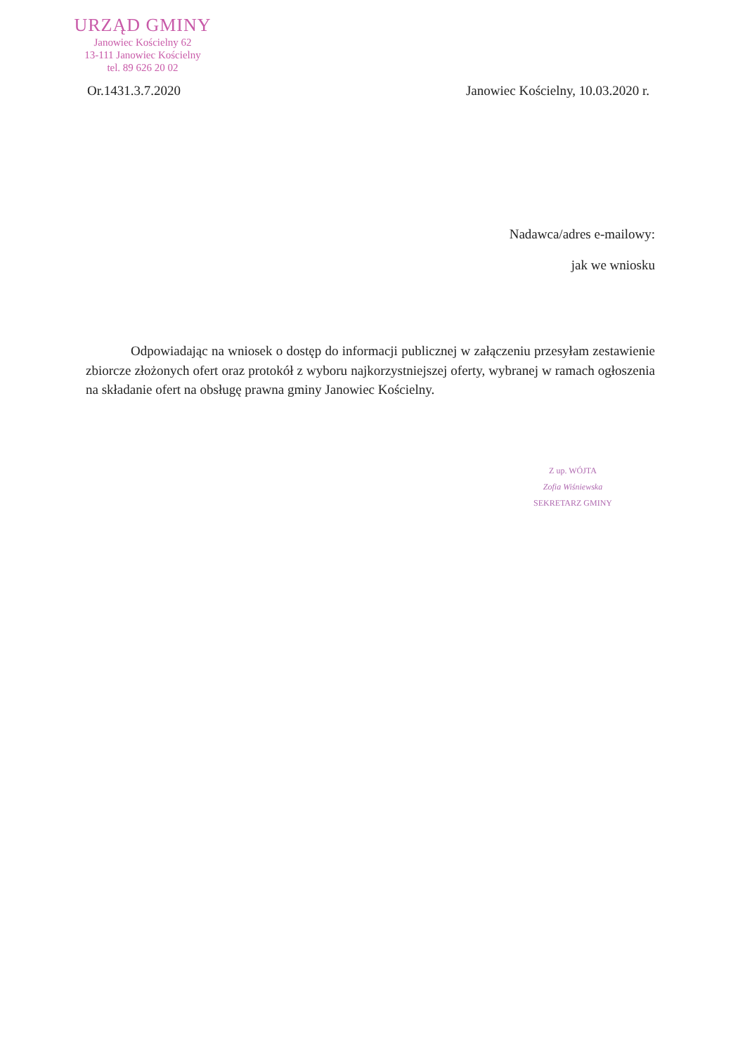URZĄD GMINY
Janowiec Kościelny 62
13-111 Janowiec Kościelny
tel. 89 626 20 02
Or.1431.3.7.2020 Janowiec Kościelny, 10.03.2020 r.
Nadawca/adres e-mailowy:
jak we wniosku
Odpowiadając na wniosek o dostęp do informacji publicznej w załączeniu przesyłam zestawienie zbiorcze złożonych ofert oraz protokół z wyboru najkorzystniejszej oferty, wybranej w ramach ogłoszenia na składanie ofert na obsługę prawna gminy Janowiec Kościelny.
Z up. WÓJTA
Zofia Wiśniewska
SEKRETARZ GMINY